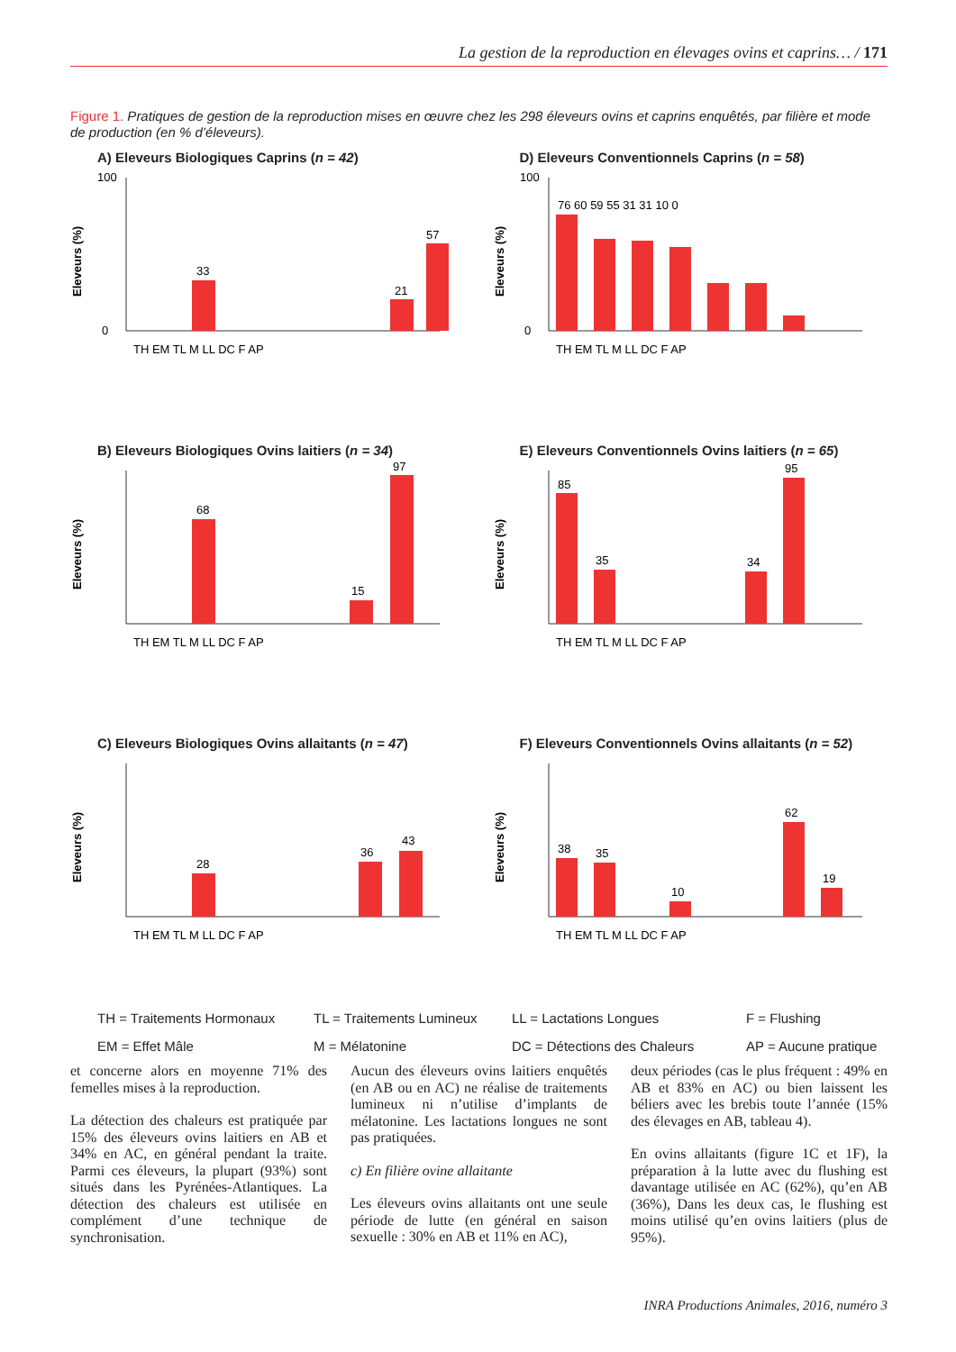La gestion de la reproduction en élevages ovins et caprins… / 171
Figure 1. Pratiques de gestion de la reproduction mises en œuvre chez les 298 éleveurs ovins et caprins enquêtés, par filière et mode de production (en % d’éleveurs).
A) Eleveurs Biologiques Caprins (n = 42)
Eleveurs (%)
100
0
33
21
57
TH EM TL M LL DC F AP
D) Eleveurs Conventionnels Caprins (n = 58)
Eleveurs (%)
100
0
76 60 59 55 31 31 10 0
TH EM TL M LL DC F AP
B) Eleveurs Biologiques Ovins laitiers (n = 34)
Eleveurs (%)
68
15
97
TH EM TL M LL DC F AP
E) Eleveurs Conventionnels Ovins laitiers (n = 65)
Eleveurs (%)
85
35
34
95
TH EM TL M LL DC F AP
C) Eleveurs Biologiques Ovins allaitants (n = 47)
Eleveurs (%)
28
36
43
TH EM TL M LL DC F AP
F) Eleveurs Conventionnels Ovins allaitants (n = 52)
Eleveurs (%)
38
35
10
62
19
TH EM TL M LL DC F AP
TH = Traitements Hormonaux TL = Traitements Lumineux LL = Lactations Longues F = Flushing EM = Effet Mâle M = Mélatonine DC = Détections des Chaleurs AP = Aucune pratique
et concerne alors en moyenne 71% des femelles mises à la reproduction.
La détection des chaleurs est pratiquée par 15% des éleveurs ovins laitiers en AB et 34% en AC, en général pendant la traite. Parmi ces éleveurs, la plupart (93%) sont situés dans les Pyrénées-Atlantiques. La détection des chaleurs est utilisée en complément d’une technique de synchronisation.
Aucun des éleveurs ovins laitiers enquêtés (en AB ou en AC) ne réalise de traitements lumineux ni n’utilise d’implants de mélatonine. Les lactations longues ne sont pas pratiquées.
c) En filière ovine allaitante
Les éleveurs ovins allaitants ont une seule période de lutte (en général en saison sexuelle : 30% en AB et 11% en AC),
deux périodes (cas le plus fréquent : 49% en AB et 83% en AC) ou bien laissent les béliers avec les brebis toute l’année (15% des élevages en AB, tableau 4).
En ovins allaitants (figure 1C et 1F), la préparation à la lutte avec du flushing est davantage utilisée en AC (62%), qu’en AB (36%), Dans les deux cas, le flushing est moins utilisé qu’en ovins laitiers (plus de 95%).
INRA Productions Animales, 2016, numéro 3